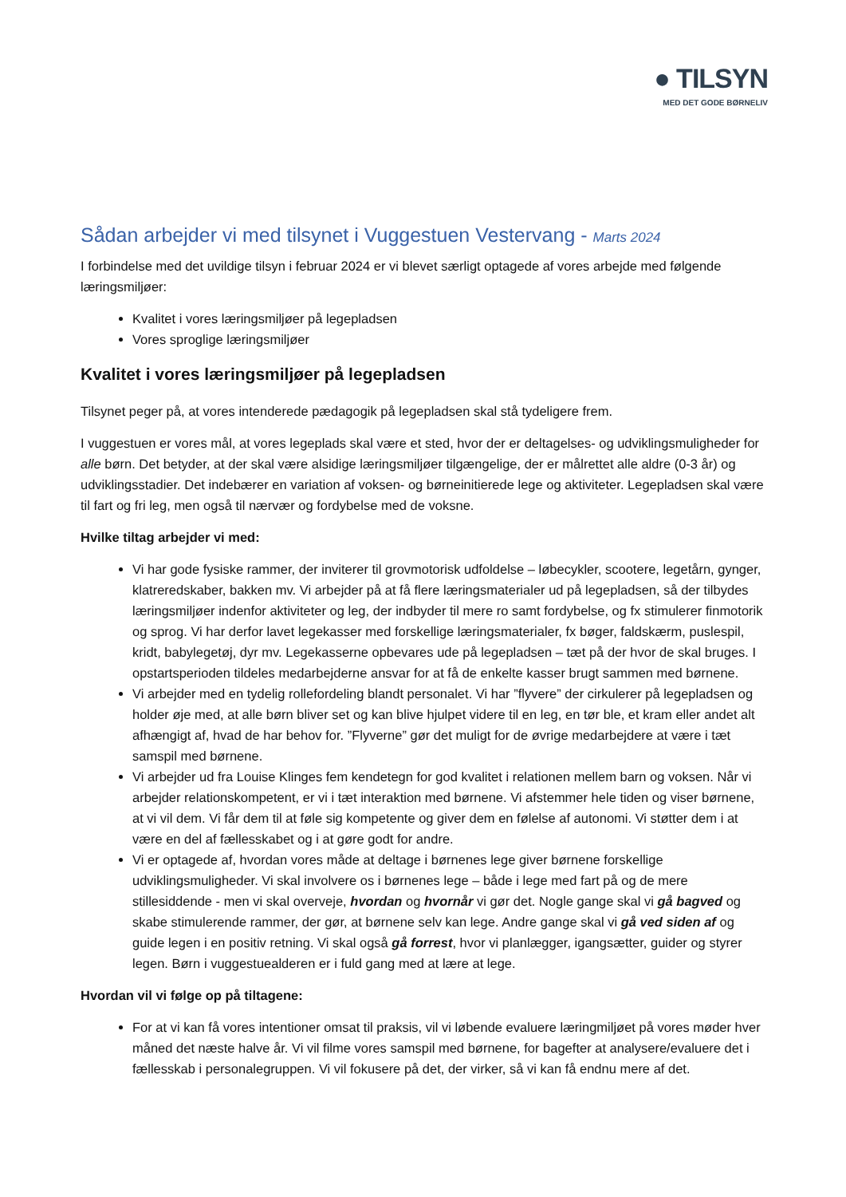● TILSYN
MED DET GODE BØRNELIV
Sådan arbejder vi med tilsynet i Vuggestuen Vestervang - Marts 2024
I forbindelse med det uvildige tilsyn i februar 2024 er vi blevet særligt optagede af vores arbejde med følgende læringsmiljøer:
Kvalitet i vores læringsmiljøer på legepladsen
Vores sproglige læringsmiljøer
Kvalitet i vores læringsmiljøer på legepladsen
Tilsynet peger på, at vores intenderede pædagogik på legepladsen skal stå tydeligere frem.
I vuggestuen er vores mål, at vores legeplads skal være et sted, hvor der er deltagelses- og udviklingsmuligheder for alle børn. Det betyder, at der skal være alsidige læringsmiljøer tilgængelige, der er målrettet alle aldre (0-3 år) og udviklingsstadier. Det indebærer en variation af voksen- og børneinitierede lege og aktiviteter. Legepladsen skal være til fart og fri leg, men også til nærvær og fordybelse med de voksne.
Hvilke tiltag arbejder vi med:
Vi har gode fysiske rammer, der inviterer til grovmotorisk udfoldelse – løbecykler, scootere, legetårn, gynger, klatreredskaber, bakken mv. Vi arbejder på at få flere læringsmaterialer ud på legepladsen, så der tilbydes læringsmiljøer indenfor aktiviteter og leg, der indbyder til mere ro samt fordybelse, og fx stimulerer finmotorik og sprog. Vi har derfor lavet legekasser med forskellige læringsmaterialer, fx bøger, faldskærm, puslespil, kridt, babylegetøj, dyr mv. Legekasserne opbevares ude på legepladsen – tæt på der hvor de skal bruges. I opstartsperioden tildeles medarbejderne ansvar for at få de enkelte kasser brugt sammen med børnene.
Vi arbejder med en tydelig rollefordeling blandt personalet. Vi har ”flyvere” der cirkulerer på legepladsen og holder øje med, at alle børn bliver set og kan blive hjulpet videre til en leg, en tør ble, et kram eller andet alt afhængigt af, hvad de har behov for. ”Flyverne” gør det muligt for de øvrige medarbejdere at være i tæt samspil med børnene.
Vi arbejder ud fra Louise Klinges fem kendetegn for god kvalitet i relationen mellem barn og voksen. Når vi arbejder relationskompetent, er vi i tæt interaktion med børnene. Vi afstemmer hele tiden og viser børnene, at vi vil dem. Vi får dem til at føle sig kompetente og giver dem en følelse af autonomi. Vi støtter dem i at være en del af fællesskabet og i at gøre godt for andre.
Vi er optagede af, hvordan vores måde at deltage i børnenes lege giver børnene forskellige udviklingsmuligheder. Vi skal involvere os i børnenes lege – både i lege med fart på og de mere stillesiddende - men vi skal overveje, hvordan og hvornår vi gør det. Nogle gange skal vi gå bagved og skabe stimulerende rammer, der gør, at børnene selv kan lege. Andre gange skal vi gå ved siden af og guide legen i en positiv retning. Vi skal også gå forrest, hvor vi planlægger, igangsætter, guider og styrer legen. Børn i vuggestuealderen er i fuld gang med at lære at lege.
Hvordan vil vi følge op på tiltagene:
For at vi kan få vores intentioner omsat til praksis, vil vi løbende evaluere læringmiljøet på vores møder hver måned det næste halve år. Vi vil filme vores samspil med børnene, for bagefter at analysere/evaluere det i fællesskab i personalegruppen. Vi vil fokusere på det, der virker, så vi kan få endnu mere af det.